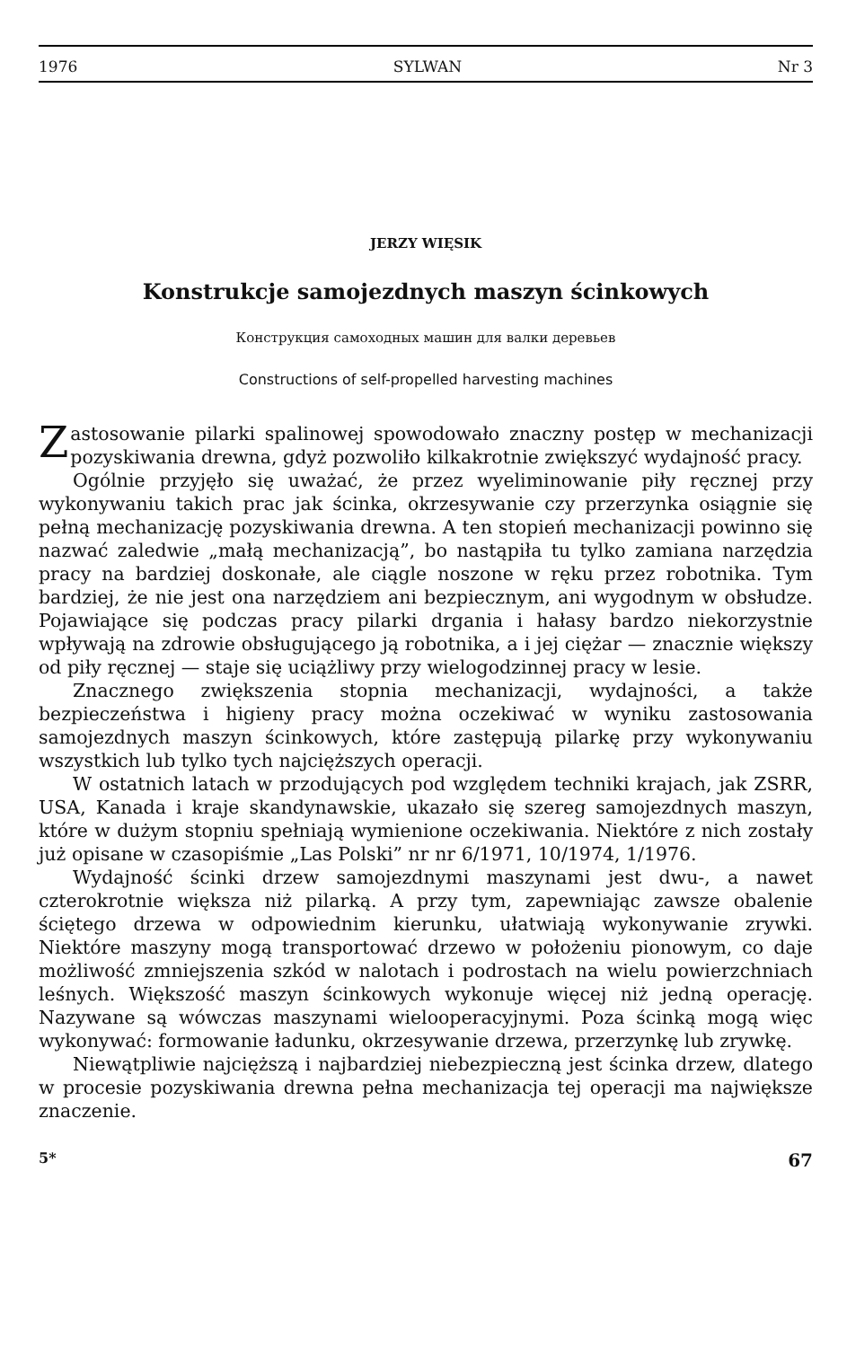1976 SYLWAN Nr 3
JERZY WIĘSIK
Konstrukcje samojezdnych maszyn ścinkowych
Конструкция самоходных машин для валки деревьев
Constructions of self-propelled harvesting machines
Zastosowanie pilarki spalinowej spowodowało znaczny postęp w mechanizacji pozyskiwania drewna, gdyż pozwoliło kilkakrotnie zwiększyć wydajność pracy.
Ogólnie przyjęło się uważać, że przez wyeliminowanie piły ręcznej przy wykonywaniu takich prac jak ścinka, okrzesywanie czy przerzynka osiągnie się pełną mechanizację pozyskiwania drewna. A ten stopień mechanizacji powinno się nazwać zaledwie „małą mechanizacją”, bo nastąpiła tu tylko zamiana narzędzia pracy na bardziej doskonałe, ale ciągle noszone w ręku przez robotnika. Tym bardziej, że nie jest ona narzędziem ani bezpiecznym, ani wygodnym w obsłudze. Pojawiające się podczas pracy pilarki drgania i hałasy bardzo niekorzystnie wpływają na zdrowie obsługującego ją robotnika, a i jej ciężar — znacznie większy od piły ręcznej — staje się uciążliwy przy wielogodzinnej pracy w lesie.
Znacznego zwiększenia stopnia mechanizacji, wydajności, a także bezpieczeństwa i higieny pracy można oczekiwać w wyniku zastosowania samojezdnych maszyn ścinkowych, które zastępują pilarkę przy wykonywaniu wszystkich lub tylko tych najcięższych operacji.
W ostatnich latach w przodujących pod względem techniki krajach, jak ZSRR, USA, Kanada i kraje skandynawskie, ukazało się szereg samojezdnych maszyn, które w dużym stopniu spełniają wymienione oczekiwania. Niektóre z nich zostały już opisane w czasopiśmie „Las Polski” nr nr 6/1971, 10/1974, 1/1976.
Wydajność ścinki drzew samojezdnymi maszynami jest dwu-, a nawet czterokrotnie większa niż pilarką. A przy tym, zapewniając zawsze obalenie ściętego drzewa w odpowiednim kierunku, ułatwiają wykonywanie zrywki. Niektóre maszyny mogą transportować drzewo w położeniu pionowym, co daje możliwość zmniejszenia szkód w nalotach i podrostach na wielu powierzchniach leśnych. Większość maszyn ścinkowych wykonuje więcej niż jedną operację. Nazywane są wówczas maszynami wielooperacyjnymi. Poza ścinką mogą więc wykonywać: formowanie ładunku, okrzesywanie drzewa, przerzynkę lub zrywkę.
Niewątpliwie najcięższą i najbardziej niebezpieczną jest ścinka drzew, dlatego w procesie pozyskiwania drewna pełna mechanizacja tej operacji ma największe znaczenie.
5* 67